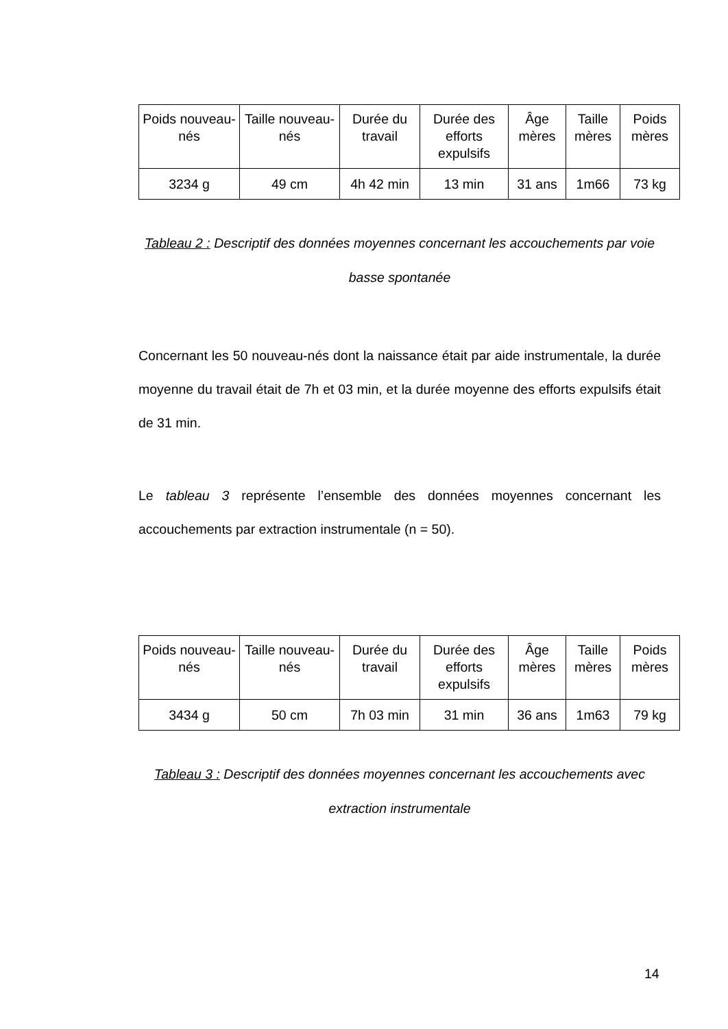| Poids nouveau-nés | Taille nouveau-nés | Durée du travail | Durée des efforts expulsifs | Âge mères | Taille mères | Poids mères |
| --- | --- | --- | --- | --- | --- | --- |
| 3234 g | 49 cm | 4h 42 min | 13 min | 31 ans | 1m66 | 73 kg |
Tableau 2 : Descriptif des données moyennes concernant les accouchements par voie basse spontanée
Concernant les 50 nouveau-nés dont la naissance était par aide instrumentale, la durée moyenne du travail était de 7h et 03 min, et la durée moyenne des efforts expulsifs était de 31 min.
Le tableau 3 représente l’ensemble des données moyennes concernant les accouchements par extraction instrumentale (n = 50).
| Poids nouveau-nés | Taille nouveau-nés | Durée du travail | Durée des efforts expulsifs | Âge mères | Taille mères | Poids mères |
| --- | --- | --- | --- | --- | --- | --- |
| 3434 g | 50 cm | 7h 03 min | 31 min | 36 ans | 1m63 | 79 kg |
Tableau 3 : Descriptif des données moyennes concernant les accouchements avec extraction instrumentale
14